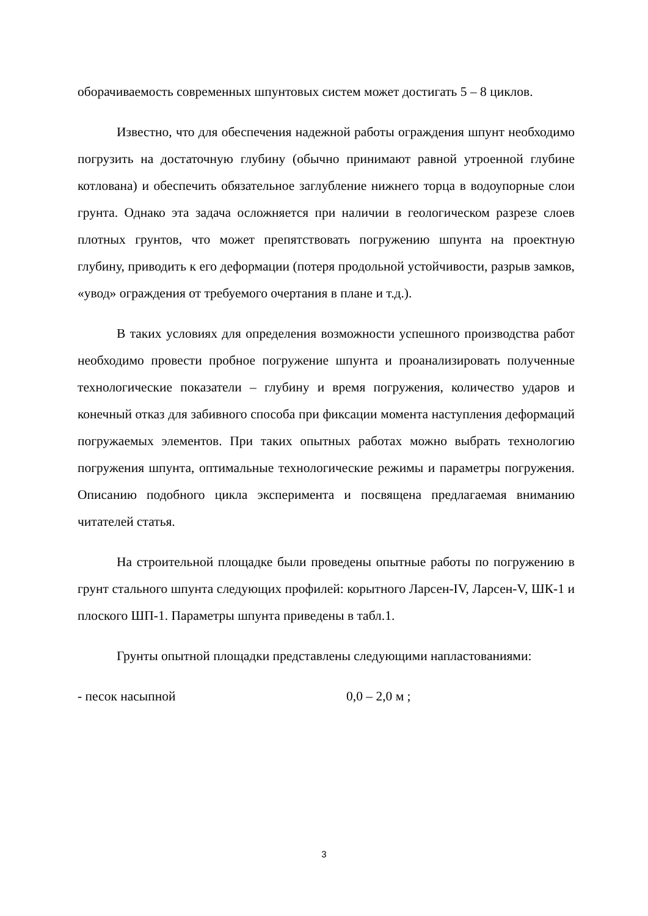оборачиваемость современных шпунтовых систем может достигать 5 – 8 циклов.
Известно, что для обеспечения надежной работы ограждения шпунт необходимо погрузить на достаточную глубину (обычно принимают равной утроенной глубине котлована) и обеспечить обязательное заглубление нижнего торца в водоупорные слои грунта. Однако эта задача осложняется при наличии в геологическом разрезе слоев плотных грунтов, что может препятствовать погружению шпунта на проектную глубину, приводить к его деформации (потеря продольной устойчивости, разрыв замков, «увод» ограждения от требуемого очертания в плане и т.д.).
В таких условиях для определения возможности успешного производства работ необходимо провести пробное погружение шпунта и проанализировать полученные технологические показатели – глубину и время погружения, количество ударов и конечный отказ для забивного способа при фиксации момента наступления деформаций погружаемых элементов. При таких опытных работах можно выбрать технологию погружения шпунта, оптимальные технологические режимы и параметры погружения. Описанию подобного цикла эксперимента и посвящена предлагаемая вниманию читателей статья.
На строительной площадке были проведены опытные работы по погружению в грунт стального шпунта следующих профилей: корытного Ларсен-IV, Ларсен-V, ШК-1 и плоского ШП-1. Параметры шпунта приведены в табл.1.
Грунты опытной площадки представлены следующими напластованиями:
- песок насыпной 0,0 – 2,0 м ;
3